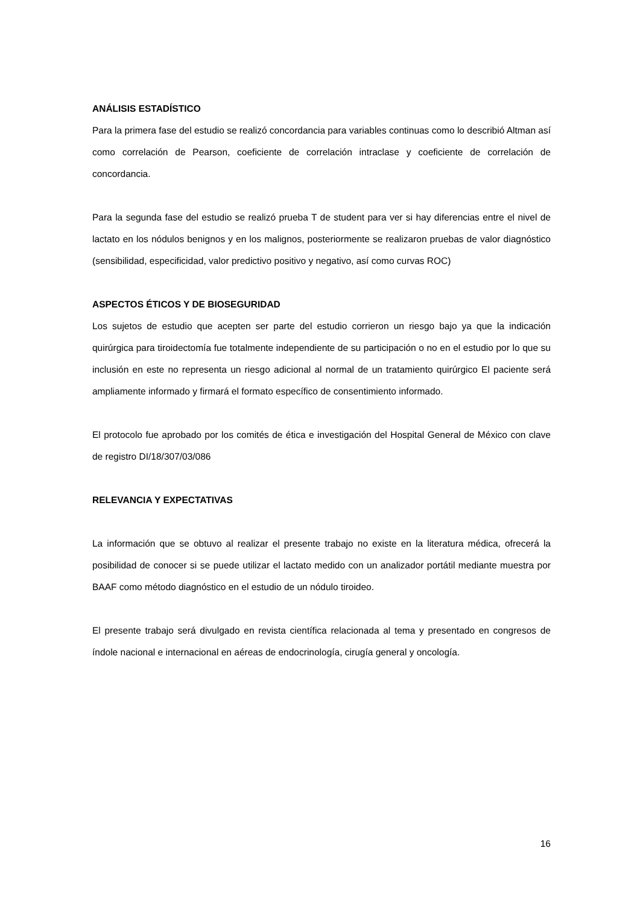ANÁLISIS ESTADÍSTICO
Para la primera fase del estudio se realizó concordancia para variables continuas como lo describió Altman así como correlación de Pearson, coeficiente de correlación intraclase y coeficiente de correlación de concordancia.
Para la segunda fase del estudio se realizó prueba T de student para ver si hay diferencias entre el nivel de lactato en los nódulos benignos y en los malignos, posteriormente se realizaron pruebas de valor diagnóstico (sensibilidad, especificidad, valor predictivo positivo y negativo, así como curvas ROC)
ASPECTOS ÉTICOS Y DE BIOSEGURIDAD
Los sujetos de estudio que acepten ser parte del estudio corrieron un riesgo bajo ya que la indicación quirúrgica para tiroidectomía fue totalmente independiente de su participación o no en el estudio por lo que su inclusión en este no representa un riesgo adicional al normal de un tratamiento quirúrgico El paciente será ampliamente informado y firmará el formato específico de consentimiento informado.
El protocolo fue aprobado por los comités de ética e investigación del Hospital General de México con clave de registro DI/18/307/03/086
RELEVANCIA Y EXPECTATIVAS
La información que se obtuvo al realizar el presente trabajo no existe en la literatura médica, ofrecerá la posibilidad de conocer si se puede utilizar el lactato medido con un analizador portátil mediante muestra por BAAF como método diagnóstico en el estudio de un nódulo tiroideo.
El presente trabajo será divulgado en revista científica relacionada al tema y presentado en congresos de índole nacional e internacional en aéreas de endocrinología, cirugía general y oncología.
16